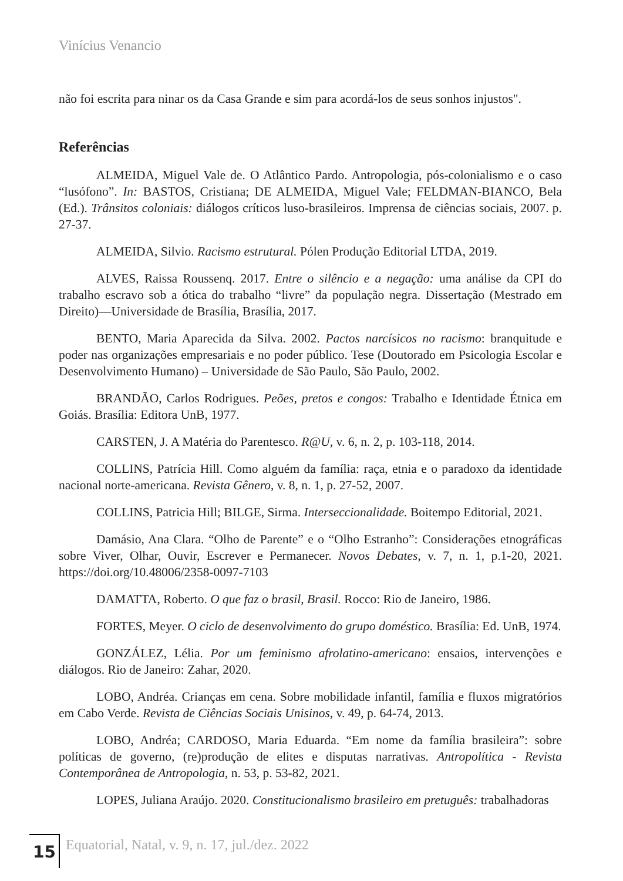Vinícius Venancio
não foi escrita para ninar os da Casa Grande e sim para acordá-los de seus sonhos injustos".
Referências
ALMEIDA, Miguel Vale de. O Atlântico Pardo. Antropologia, pós-colonialismo e o caso “lusófono”. In: BASTOS, Cristiana; DE ALMEIDA, Miguel Vale; FELDMAN-BIANCO, Bela (Ed.). Trânsitos coloniais: diálogos críticos luso-brasileiros. Imprensa de ciências sociais, 2007. p. 27-37.
ALMEIDA, Silvio. Racismo estrutural. Pólen Produção Editorial LTDA, 2019.
ALVES, Raissa Roussenq. 2017. Entre o silêncio e a negação: uma análise da CPI do trabalho escravo sob a ótica do trabalho “livre” da população negra. Dissertação (Mestrado em Direito)—Universidade de Brasília, Brasília, 2017.
BENTO, Maria Aparecida da Silva. 2002. Pactos narcísicos no racismo: branquitude e poder nas organizações empresariais e no poder público. Tese (Doutorado em Psicologia Escolar e Desenvolvimento Humano) – Universidade de São Paulo, São Paulo, 2002.
BRANDÃO, Carlos Rodrigues. Peões, pretos e congos: Trabalho e Identidade Étnica em Goiás. Brasília: Editora UnB, 1977.
CARSTEN, J. A Matéria do Parentesco. R@U, v. 6, n. 2, p. 103-118, 2014.
COLLINS, Patrícia Hill. Como alguém da família: raça, etnia e o paradoxo da identidade nacional norte-americana. Revista Gênero, v. 8, n. 1, p. 27-52, 2007.
COLLINS, Patricia Hill; BILGE, Sirma. Interseccionalidade. Boitempo Editorial, 2021.
Damásio, Ana Clara. “Olho de Parente” e o “Olho Estranho”: Considerações etnográficas sobre Viver, Olhar, Ouvir, Escrever e Permanecer. Novos Debates, v. 7, n. 1, p.1-20, 2021. https://doi.org/10.48006/2358-0097-7103
DAMATTA, Roberto. O que faz o brasil, Brasil. Rocco: Rio de Janeiro, 1986.
FORTES, Meyer. O ciclo de desenvolvimento do grupo doméstico. Brasília: Ed. UnB, 1974.
GONZÁLEZ, Lélia. Por um feminismo afrolatino-americano: ensaios, intervenções e diálogos. Rio de Janeiro: Zahar, 2020.
LOBO, Andréa. Crianças em cena. Sobre mobilidade infantil, família e fluxos migratórios em Cabo Verde. Revista de Ciências Sociais Unisinos, v. 49, p. 64-74, 2013.
LOBO, Andréa; CARDOSO, Maria Eduarda. “Em nome da família brasileira”: sobre políticas de governo, (re)produção de elites e disputas narrativas. Antropolítica - Revista Contemporânea de Antropologia, n. 53, p. 53-82, 2021.
LOPES, Juliana Araújo. 2020. Constitucionalismo brasileiro em pretuguês: trabalhadoras
15
Equatorial, Natal, v. 9, n. 17, jul./dez. 2022